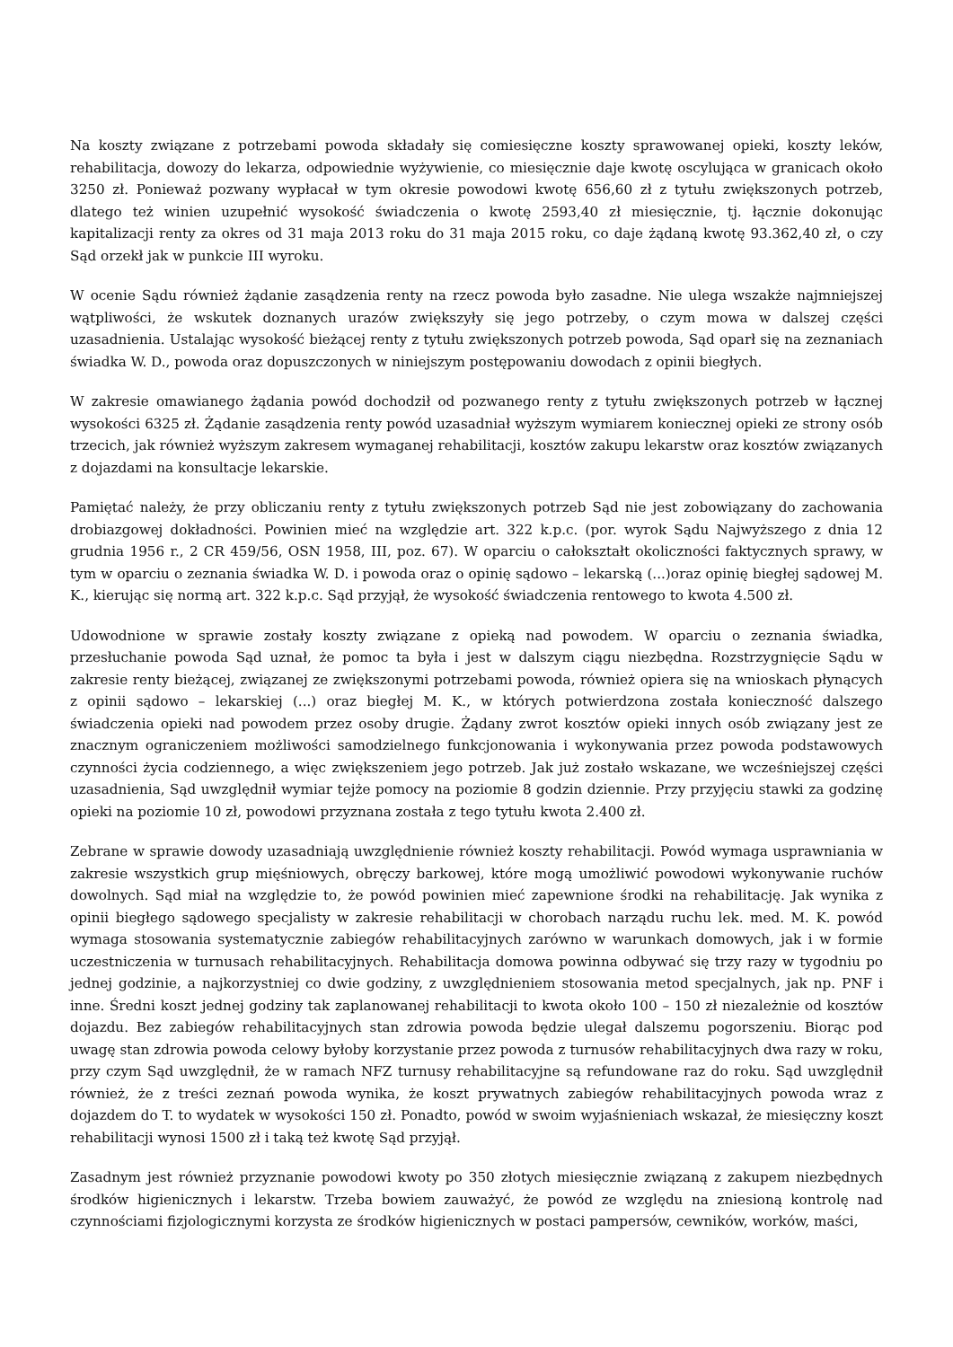Na koszty związane z potrzebami powoda składały się comiesięczne koszty sprawowanej opieki, koszty leków, rehabilitacja, dowozy do lekarza, odpowiednie wyżywienie, co miesięcznie daje kwotę oscylująca w granicach około 3250 zł. Ponieważ pozwany wypłacał w tym okresie powodowi kwotę 656,60 zł z tytułu zwiększonych potrzeb, dlatego też winien uzupełnić wysokość świadczenia o kwotę 2593,40 zł miesięcznie, tj. łącznie dokonując kapitalizacji renty za okres od 31 maja 2013 roku do 31 maja 2015 roku, co daje żądaną kwotę 93.362,40 zł, o czy Sąd orzekł jak w punkcie III wyroku.
W ocenie Sądu również żądanie zasądzenia renty na rzecz powoda było zasadne. Nie ulega wszakże najmniejszej wątpliwości, że wskutek doznanych urazów zwiększyły się jego potrzeby, o czym mowa w dalszej części uzasadnienia. Ustalając wysokość bieżącej renty z tytułu zwiększonych potrzeb powoda, Sąd oparł się na zeznaniach świadka W. D., powoda oraz dopuszczonych w niniejszym postępowaniu dowodach z opinii biegłych.
W zakresie omawianego żądania powód dochodził od pozwanego renty z tytułu zwiększonych potrzeb w łącznej wysokości 6325 zł. Żądanie zasądzenia renty powód uzasadniał wyższym wymiarem koniecznej opieki ze strony osób trzecich, jak również wyższym zakresem wymaganej rehabilitacji, kosztów zakupu lekarstw oraz kosztów związanych z dojazdami na konsultacje lekarskie.
Pamiętać należy, że przy obliczaniu renty z tytułu zwiększonych potrzeb Sąd nie jest zobowiązany do zachowania drobiazgowej dokładności. Powinien mieć na względzie art. 322 k.p.c. (por. wyrok Sądu Najwyższego z dnia 12 grudnia 1956 r., 2 CR 459/56, OSN 1958, III, poz. 67). W oparciu o całokształt okoliczności faktycznych sprawy, w tym w oparciu o zeznania świadka W. D. i powoda oraz o opinię sądowo – lekarską (...)oraz opinię biegłej sądowej M. K., kierując się normą art. 322 k.p.c. Sąd przyjął, że wysokość świadczenia rentowego to kwota 4.500 zł.
Udowodnione w sprawie zostały koszty związane z opieką nad powodem. W oparciu o zeznania świadka, przesłuchanie powoda Sąd uznał, że pomoc ta była i jest w dalszym ciągu niezbędna. Rozstrzygnięcie Sądu w zakresie renty bieżącej, związanej ze zwiększonymi potrzebami powoda, również opiera się na wnioskach płynących z opinii sądowo – lekarskiej (...) oraz biegłej M. K., w których potwierdzona została konieczność dalszego świadczenia opieki nad powodem przez osoby drugie. Żądany zwrot kosztów opieki innych osób związany jest ze znacznym ograniczeniem możliwości samodzielnego funkcjonowania i wykonywania przez powoda podstawowych czynności życia codziennego, a więc zwiększeniem jego potrzeb. Jak już zostało wskazane, we wcześniejszej części uzasadnienia, Sąd uwzględnił wymiar tejże pomocy na poziomie 8 godzin dziennie. Przy przyjęciu stawki za godzinę opieki na poziomie 10 zł, powodowi przyznana została z tego tytułu kwota 2.400 zł.
Zebrane w sprawie dowody uzasadniają uwzględnienie również koszty rehabilitacji. Powód wymaga usprawniania w zakresie wszystkich grup mięśniowych, obręczy barkowej, które mogą umożliwić powodowi wykonywanie ruchów dowolnych. Sąd miał na względzie to, że powód powinien mieć zapewnione środki na rehabilitację. Jak wynika z opinii biegłego sądowego specjalisty w zakresie rehabilitacji w chorobach narządu ruchu lek. med. M. K. powód wymaga stosowania systematycznie zabiegów rehabilitacyjnych zarówno w warunkach domowych, jak i w formie uczestniczenia w turnusach rehabilitacyjnych. Rehabilitacja domowa powinna odbywać się trzy razy w tygodniu po jednej godzinie, a najkorzystniej co dwie godziny, z uwzględnieniem stosowania metod specjalnych, jak np. PNF i inne. Średni koszt jednej godziny tak zaplanowanej rehabilitacji to kwota około 100 – 150 zł niezależnie od kosztów dojazdu. Bez zabiegów rehabilitacyjnych stan zdrowia powoda będzie ulegał dalszemu pogorszeniu. Biorąc pod uwagę stan zdrowia powoda celowy byłoby korzystanie przez powoda z turnusów rehabilitacyjnych dwa razy w roku, przy czym Sąd uwzględnił, że w ramach NFZ turnusy rehabilitacyjne są refundowane raz do roku. Sąd uwzględnił również, że z treści zeznań powoda wynika, że koszt prywatnych zabiegów rehabilitacyjnych powoda wraz z dojazdem do T. to wydatek w wysokości 150 zł. Ponadto, powód w swoim wyjaśnieniach wskazał, że miesięczny koszt rehabilitacji wynosi 1500 zł i taką też kwotę Sąd przyjął.
Zasadnym jest również przyznanie powodowi kwoty po 350 złotych miesięcznie związaną z zakupem niezbędnych środków higienicznych i lekarstw. Trzeba bowiem zauważyć, że powód ze względu na zniesioną kontrolę nad czynnościami fizjologicznymi korzysta ze środków higienicznych w postaci pampersów, cewników, worków, maści,